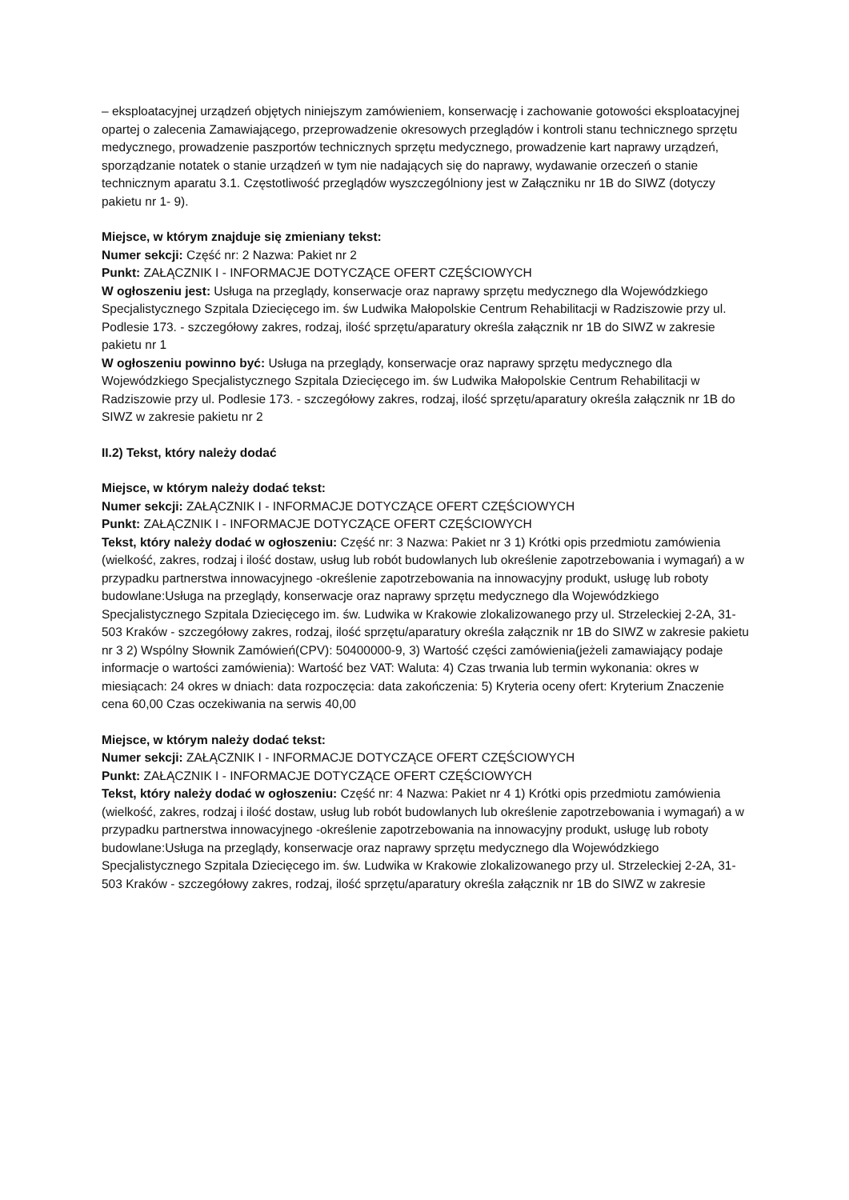– eksploatacyjnej urządzeń objętych niniejszym zamówieniem, konserwację i zachowanie gotowości eksploatacyjnej opartej o zalecenia Zamawiającego, przeprowadzenie okresowych przeglądów i kontroli stanu technicznego sprzętu medycznego, prowadzenie paszportów technicznych sprzętu medycznego, prowadzenie kart naprawy urządzeń, sporządzanie notatek o stanie urządzeń w tym nie nadających się do naprawy, wydawanie orzeczeń o stanie technicznym aparatu 3.1. Częstotliwość przeglądów wyszczególniony jest w Załączniku nr 1B do SIWZ (dotyczy pakietu nr 1- 9).
Miejsce, w którym znajduje się zmieniany tekst:
Numer sekcji: Część nr: 2 Nazwa: Pakiet nr 2
Punkt: ZAŁĄCZNIK I - INFORMACJE DOTYCZĄCE OFERT CZĘŚCIOWYCH
W ogłoszeniu jest: Usługa na przeglądy, konserwacje oraz naprawy sprzętu medycznego dla Wojewódzkiego Specjalistycznego Szpitala Dziecięcego im. św Ludwika Małopolskie Centrum Rehabilitacji w Radziszowie przy ul. Podlesie 173. - szczegółowy zakres, rodzaj, ilość sprzętu/aparatury określa załącznik nr 1B do SIWZ w zakresie pakietu nr 1
W ogłoszeniu powinno być: Usługa na przeglądy, konserwacje oraz naprawy sprzętu medycznego dla Wojewódzkiego Specjalistycznego Szpitala Dziecięcego im. św Ludwika Małopolskie Centrum Rehabilitacji w Radziszowie przy ul. Podlesie 173. - szczegółowy zakres, rodzaj, ilość sprzętu/aparatury określa załącznik nr 1B do SIWZ w zakresie pakietu nr 2
II.2) Tekst, który należy dodać
Miejsce, w którym należy dodać tekst:
Numer sekcji: ZAŁĄCZNIK I - INFORMACJE DOTYCZĄCE OFERT CZĘŚCIOWYCH
Punkt: ZAŁĄCZNIK I - INFORMACJE DOTYCZĄCE OFERT CZĘŚCIOWYCH
Tekst, który należy dodać w ogłoszeniu: Część nr: 3 Nazwa: Pakiet nr 3 1) Krótki opis przedmiotu zamówienia (wielkość, zakres, rodzaj i ilość dostaw, usług lub robót budowlanych lub określenie zapotrzebowania i wymagań) a w przypadku partnerstwa innowacyjnego -określenie zapotrzebowania na innowacyjny produkt, usługę lub roboty budowlane:Usługa na przeglądy, konserwacje oraz naprawy sprzętu medycznego dla Wojewódzkiego Specjalistycznego Szpitala Dziecięcego im. św. Ludwika w Krakowie zlokalizowanego przy ul. Strzeleckiej 2-2A, 31-503 Kraków - szczegółowy zakres, rodzaj, ilość sprzętu/aparatury określa załącznik nr 1B do SIWZ w zakresie pakietu nr 3 2) Wspólny Słownik Zamówień(CPV): 50400000-9, 3) Wartość części zamówienia(jeżeli zamawiający podaje informacje o wartości zamówienia): Wartość bez VAT: Waluta: 4) Czas trwania lub termin wykonania: okres w miesiącach: 24 okres w dniach: data rozpoczęcia: data zakończenia: 5) Kryteria oceny ofert: Kryterium Znaczenie cena 60,00 Czas oczekiwania na serwis 40,00
Miejsce, w którym należy dodać tekst:
Numer sekcji: ZAŁĄCZNIK I - INFORMACJE DOTYCZĄCE OFERT CZĘŚCIOWYCH
Punkt: ZAŁĄCZNIK I - INFORMACJE DOTYCZĄCE OFERT CZĘŚCIOWYCH
Tekst, który należy dodać w ogłoszeniu: Część nr: 4 Nazwa: Pakiet nr 4 1) Krótki opis przedmiotu zamówienia (wielkość, zakres, rodzaj i ilość dostaw, usług lub robót budowlanych lub określenie zapotrzebowania i wymagań) a w przypadku partnerstwa innowacyjnego -określenie zapotrzebowania na innowacyjny produkt, usługę lub roboty budowlane:Usługa na przeglądy, konserwacje oraz naprawy sprzętu medycznego dla Wojewódzkiego Specjalistycznego Szpitala Dziecięcego im. św. Ludwika w Krakowie zlokalizowanego przy ul. Strzeleckiej 2-2A, 31-503 Kraków - szczegółowy zakres, rodzaj, ilość sprzętu/aparatury określa załącznik nr 1B do SIWZ w zakresie